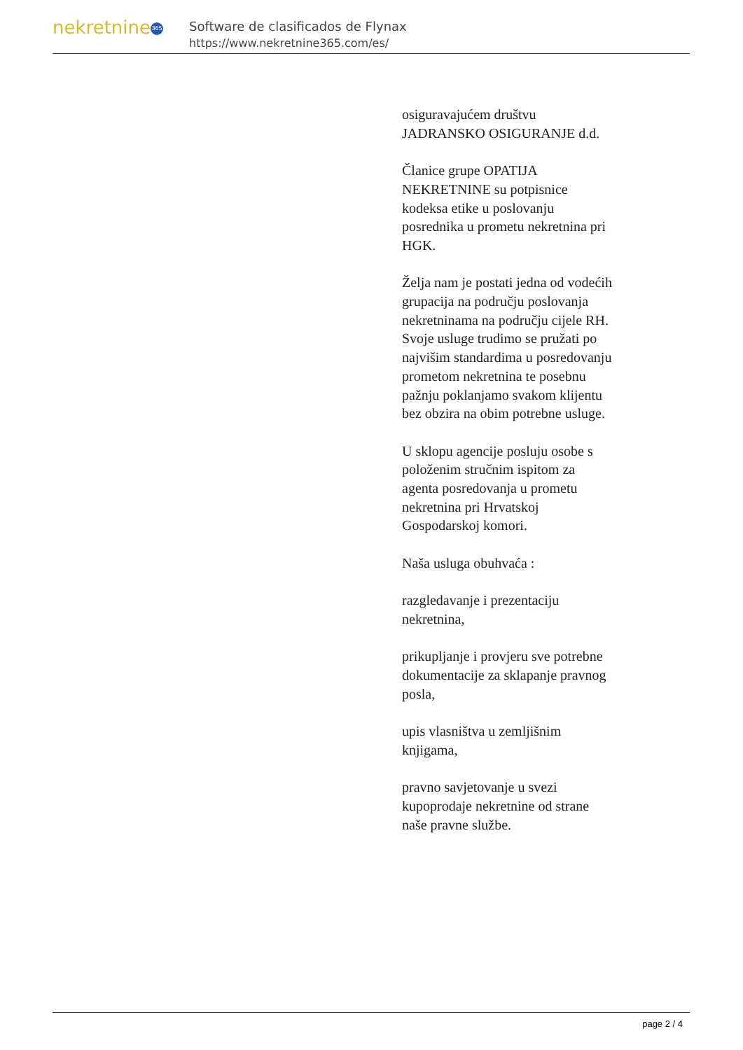nekretnine 365
Software de clasificados de Flynax
https://www.nekretnine365.com/es/
osiguravajućem društvu JADRANSKO OSIGURANJE d.d.
Članice grupe OPATIJA NEKRETNINE su potpisnice kodeksa etike u poslovanju posrednika u prometu nekretnina pri HGK.
Želja nam je postati jedna od vodećih grupacija na području poslovanja nekretninama na području cijele RH. Svoje usluge trudimo se pružati po najvišim standardima u posredovanju prometom nekretnina te posebnu pažnju poklanjamo svakom klijentu bez obzira na obim potrebne usluge.
U sklopu agencije posluju osobe s položenim stručnim ispitom za agenta posredovanja u prometu nekretnina pri Hrvatskoj Gospodarskoj komori.
Naša usluga obuhvaća :
razgledavanje i prezentaciju nekretnina,
prikupljanje i provjeru sve potrebne dokumentacije za sklapanje pravnog posla,
upis vlasništva u zemljišnim knjigama,
pravno savjetovanje u svezi kupoprodaje nekretnine od strane naše pravne službe.
page 2 / 4